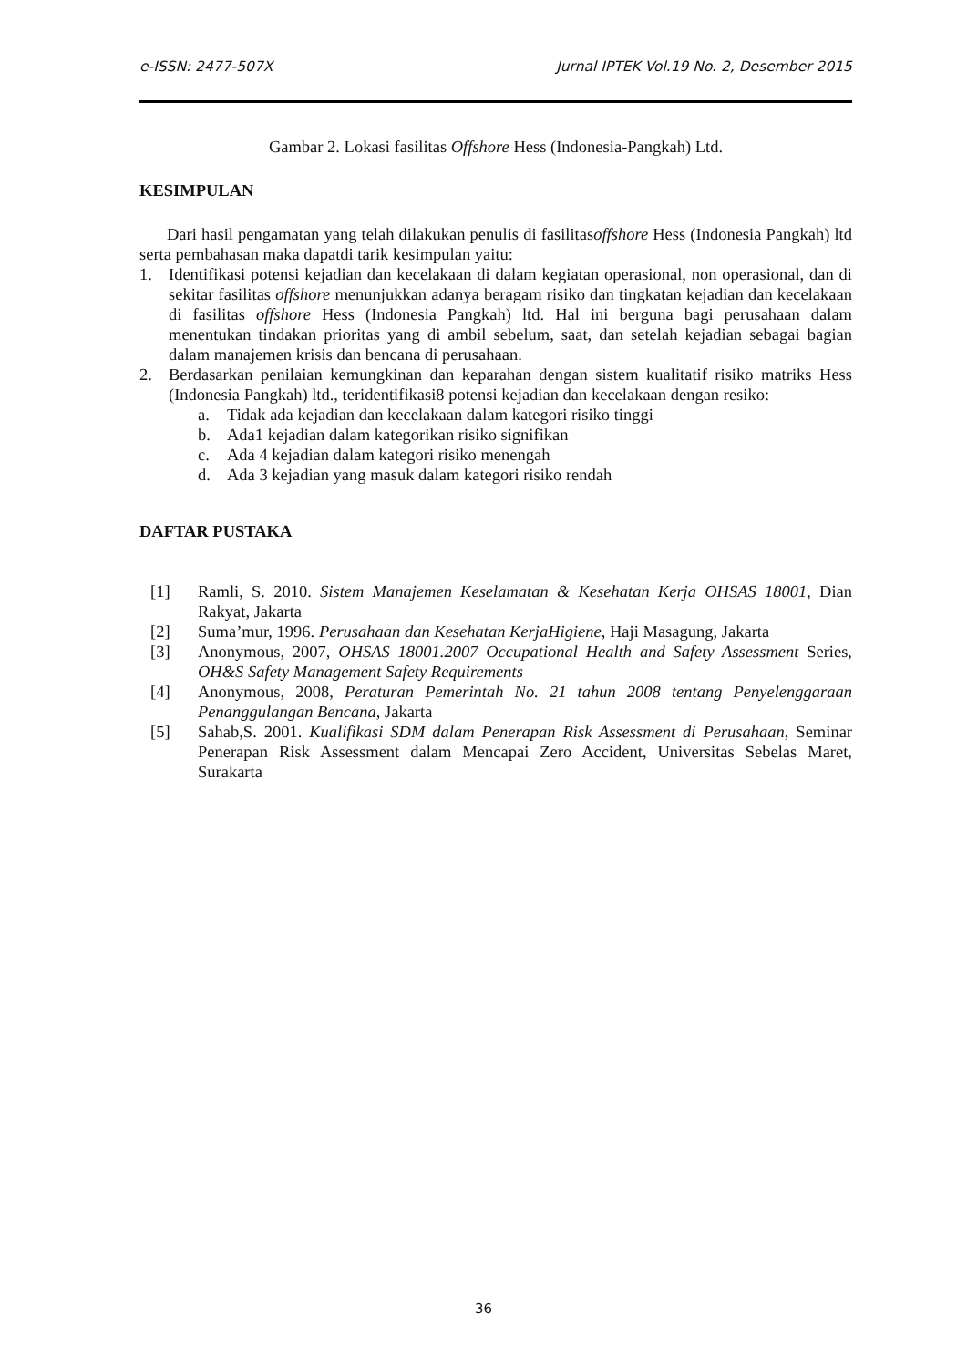e-ISSN: 2477-507X Jurnal IPTEK Vol.19 No. 2, Desember 2015
Gambar 2. Lokasi fasilitas Offshore Hess (Indonesia-Pangkah) Ltd.
KESIMPULAN
Dari hasil pengamatan yang telah dilakukan penulis di fasilitasoffshore Hess (Indonesia Pangkah) ltd serta pembahasan maka dapatdi tarik kesimpulan yaitu:
1. Identifikasi potensi kejadian dan kecelakaan di dalam kegiatan operasional, non operasional, dan di sekitar fasilitas offshore menunjukkan adanya beragam risiko dan tingkatan kejadian dan kecelakaan di fasilitas offshore Hess (Indonesia Pangkah) ltd. Hal ini berguna bagi perusahaan dalam menentukan tindakan prioritas yang di ambil sebelum, saat, dan setelah kejadian sebagai bagian dalam manajemen krisis dan bencana di perusahaan.
2. Berdasarkan penilaian kemungkinan dan keparahan dengan sistem kualitatif risiko matriks Hess (Indonesia Pangkah) ltd., teridentifikasi8 potensi kejadian dan kecelakaan dengan resiko:
a. Tidak ada kejadian dan kecelakaan dalam kategori risiko tinggi
b. Ada1 kejadian dalam kategorikan risiko signifikan
c. Ada 4 kejadian dalam kategori risiko menengah
d. Ada 3 kejadian yang masuk dalam kategori risiko rendah
DAFTAR PUSTAKA
[1] Ramli, S. 2010. Sistem Manajemen Keselamatan & Kesehatan Kerja OHSAS 18001, Dian Rakyat, Jakarta
[2] Suma’mur, 1996. Perusahaan dan Kesehatan KerjaHigiene, Haji Masagung, Jakarta
[3] Anonymous, 2007, OHSAS 18001.2007 Occupational Health and Safety Assessment Series, OH&S Safety Management Safety Requirements
[4] Anonymous, 2008, Peraturan Pemerintah No. 21 tahun 2008 tentang Penyelenggaraan Penanggulangan Bencana, Jakarta
[5] Sahab,S. 2001. Kualifikasi SDM dalam Penerapan Risk Assessment di Perusahaan, Seminar Penerapan Risk Assessment dalam Mencapai Zero Accident, Universitas Sebelas Maret, Surakarta
36